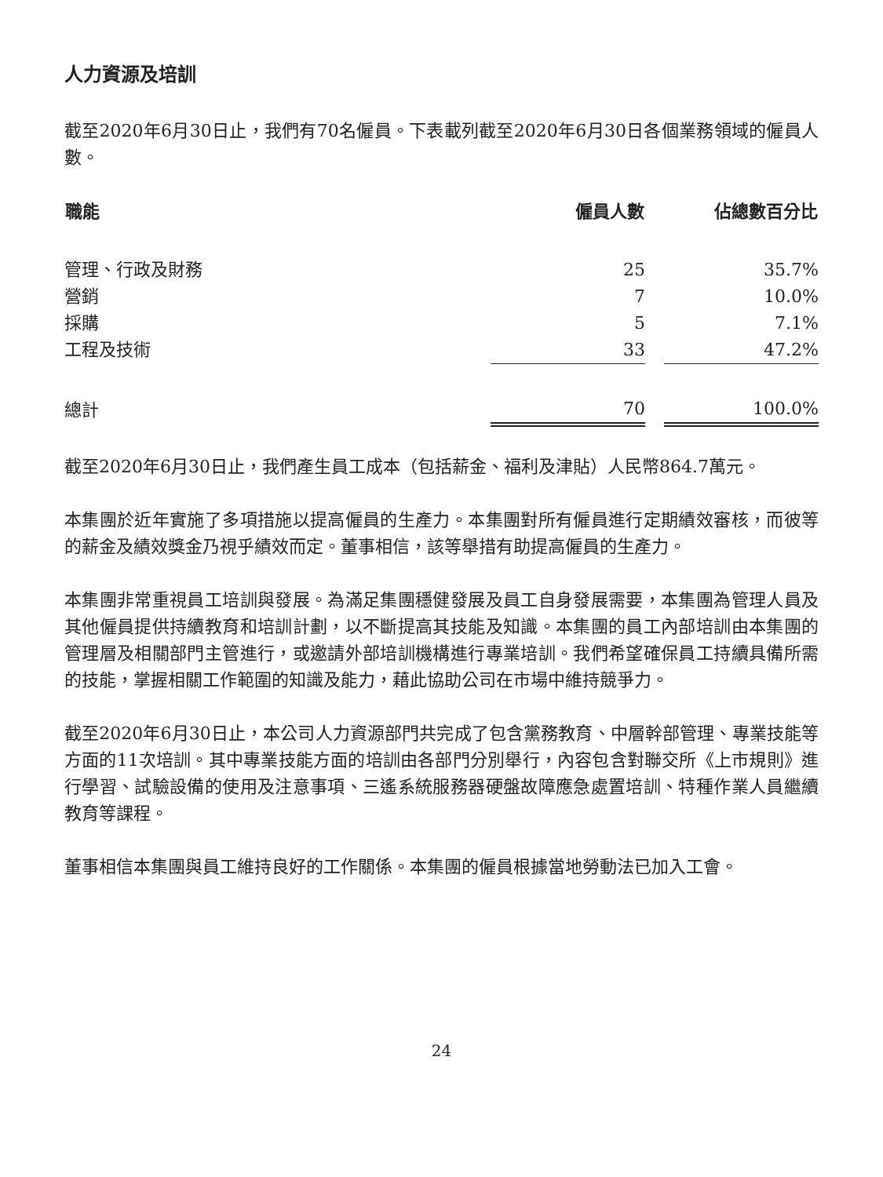人力資源及培訓
截至2020年6月30日止，我們有70名僱員。下表載列截至2020年6月30日各個業務領域的僱員人數。
| 職能 | 僱員人數 | | 佔總數百分比 |
| --- | --- | --- | --- |
| 管理、行政及財務 | 25 | | 35.7% |
| 營銷 | 7 | | 10.0% |
| 採購 | 5 | | 7.1% |
| 工程及技術 | 33 | | 47.2% |
| 總計 | 70 | | 100.0% |
截至2020年6月30日止，我們產生員工成本（包括薪金、福利及津貼）人民幣864.7萬元。
本集團於近年實施了多項措施以提高僱員的生產力。本集團對所有僱員進行定期績效審核，而彼等的薪金及績效獎金乃視乎績效而定。董事相信，該等舉措有助提高僱員的生產力。
本集團非常重視員工培訓與發展。為滿足集團穩健發展及員工自身發展需要，本集團為管理人員及其他僱員提供持續教育和培訓計劃，以不斷提高其技能及知識。本集團的員工內部培訓由本集團的管理層及相關部門主管進行，或邀請外部培訓機構進行專業培訓。我們希望確保員工持續具備所需的技能，掌握相關工作範圍的知識及能力，藉此協助公司在市場中維持競爭力。
截至2020年6月30日止，本公司人力資源部門共完成了包含黨務教育、中層幹部管理、專業技能等方面的11次培訓。其中專業技能方面的培訓由各部門分別舉行，內容包含對聯交所《上市規則》進行學習、試驗設備的使用及注意事項、三遙系統服務器硬盤故障應急處置培訓、特種作業人員繼續教育等課程。
董事相信本集團與員工維持良好的工作關係。本集團的僱員根據當地勞動法已加入工會。
24